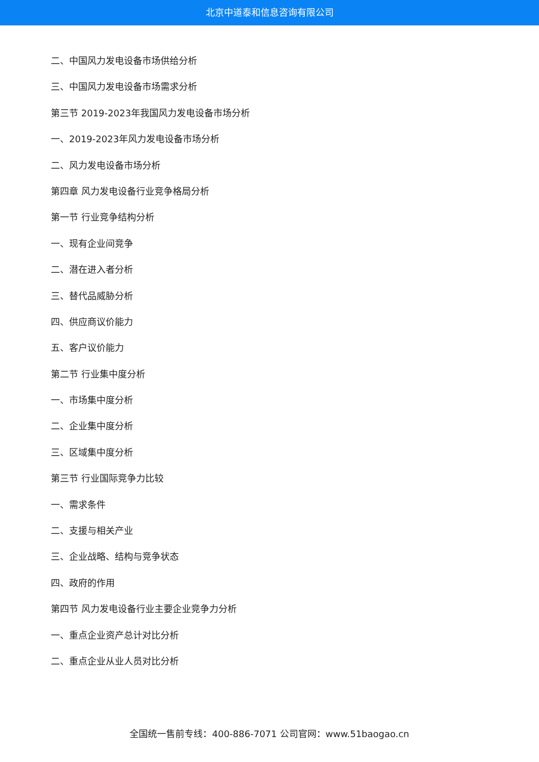北京中道泰和信息咨询有限公司
二、中国风力发电设备市场供给分析
三、中国风力发电设备市场需求分析
第三节 2019-2023年我国风力发电设备市场分析
一、2019-2023年风力发电设备市场分析
二、风力发电设备市场分析
第四章 风力发电设备行业竞争格局分析
第一节 行业竞争结构分析
一、现有企业间竞争
二、潜在进入者分析
三、替代品威胁分析
四、供应商议价能力
五、客户议价能力
第二节 行业集中度分析
一、市场集中度分析
二、企业集中度分析
三、区域集中度分析
第三节 行业国际竞争力比较
一、需求条件
二、支援与相关产业
三、企业战略、结构与竞争状态
四、政府的作用
第四节 风力发电设备行业主要企业竞争力分析
一、重点企业资产总计对比分析
二、重点企业从业人员对比分析
全国统一售前专线：400-886-7071 公司官网：www.51baogao.cn